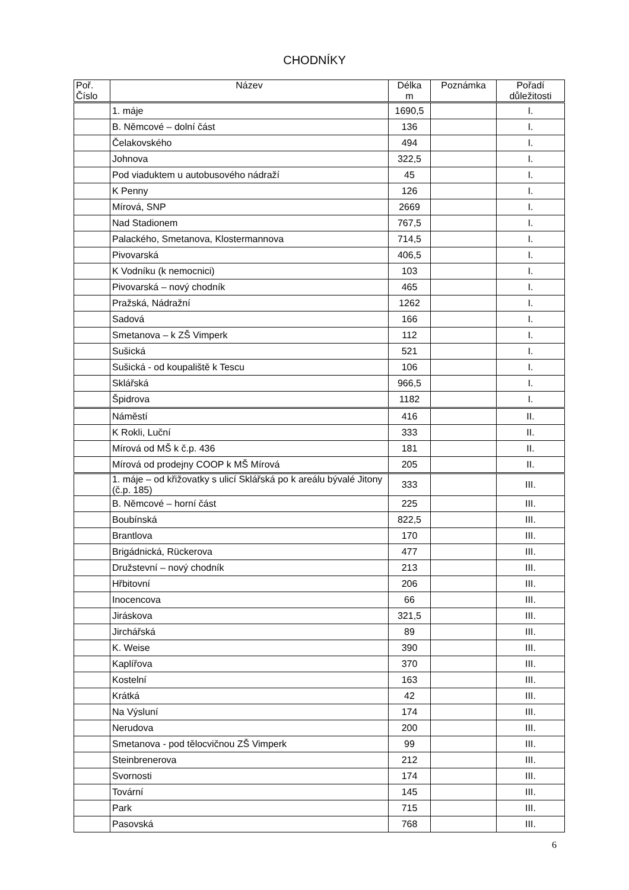CHODNÍKY
| Poř. Číslo | Název | Délka m | Poznámka | Pořadí důležitosti |
| --- | --- | --- | --- | --- |
| | 1. máje | 1690,5 | | I. |
| | B. Němcové – dolní část | 136 | | I. |
| | Čelakovského | 494 | | I. |
| | Johnova | 322,5 | | I. |
| | Pod viaduktem u autobusového nádraží | 45 | | I. |
| | K Penny | 126 | | I. |
| | Mírová, SNP | 2669 | | I. |
| | Nad Stadionem | 767,5 | | I. |
| | Palackého, Smetanova, Klostermannova | 714,5 | | I. |
| | Pivovarská | 406,5 | | I. |
| | K Vodníku (k nemocnici) | 103 | | I. |
| | Pivovarská – nový chodník | 465 | | I. |
| | Pražská, Nádražní | 1262 | | I. |
| | Sadová | 166 | | I. |
| | Smetanova – k ZŠ Vimperk | 112 | | I. |
| | Sušická | 521 | | I. |
| | Sušická - od koupaliště k Tescu | 106 | | I. |
| | Sklářská | 966,5 | | I. |
| | Špidrova | 1182 | | I. |
| | Náměstí | 416 | | II. |
| | K Rokli, Luční | 333 | | II. |
| | Mírová od MŠ k č.p. 436 | 181 | | II. |
| | Mírová od prodejny COOP k MŠ Mírová | 205 | | II. |
| | 1. máje – od křižovatky s ulicí Sklářská po k areálu bývalé Jitony (č.p. 185) | 333 | | III. |
| | B. Němcové – horní část | 225 | | III. |
| | Boubínská | 822,5 | | III. |
| | Brantlova | 170 | | III. |
| | Brigádnická, Rückerova | 477 | | III. |
| | Družstevní – nový chodník | 213 | | III. |
| | Hřbitovní | 206 | | III. |
| | Inocencova | 66 | | III. |
| | Jiráskova | 321,5 | | III. |
| | Jirchářská | 89 | | III. |
| | K. Weise | 390 | | III. |
| | Kaplířova | 370 | | III. |
| | Kostelní | 163 | | III. |
| | Krátká | 42 | | III. |
| | Na Výsluní | 174 | | III. |
| | Nerudova | 200 | | III. |
| | Smetanova - pod tělocvičnou ZŠ Vimperk | 99 | | III. |
| | Steinbrenerova | 212 | | III. |
| | Svornosti | 174 | | III. |
| | Tovární | 145 | | III. |
| | Park | 715 | | III. |
| | Pasovská | 768 | | III. |
6